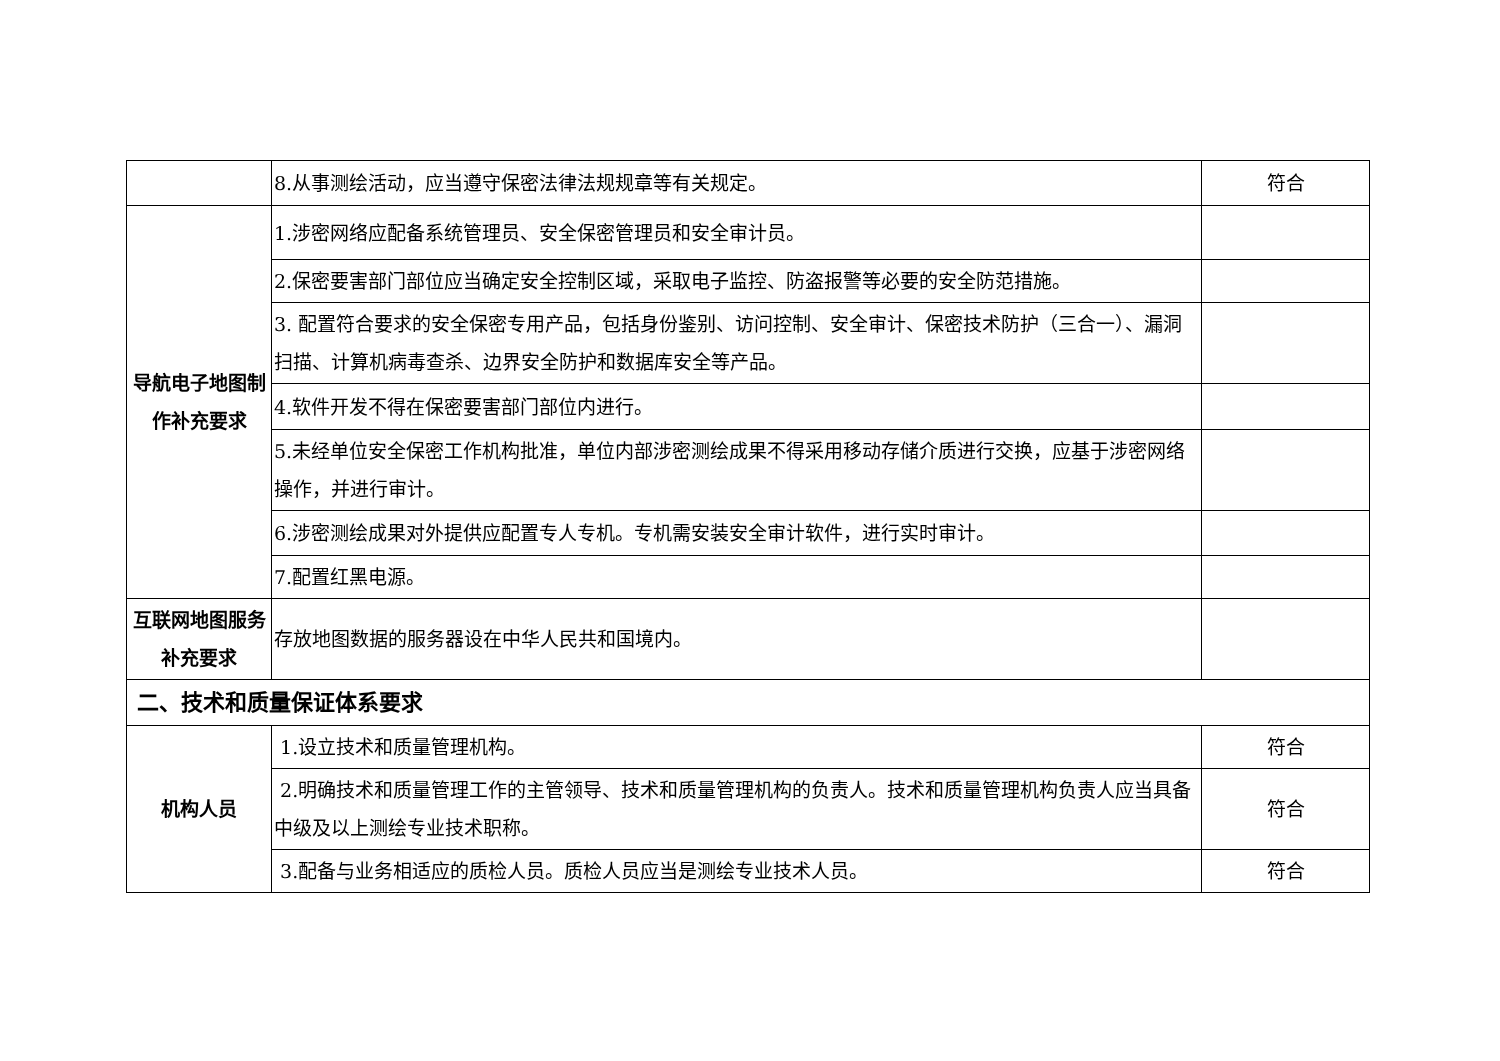| | 8.从事测绘活动，应当遵守保密法律法规规章等有关规定。 | 符合 |
| 导航电子地图制作补充要求 | 1.涉密网络应配备系统管理员、安全保密管理员和安全审计员。 | |
| | 2.保密要害部门部位应当确定安全控制区域，采取电子监控、防盗报警等必要的安全防范措施。 | |
| | 3. 配置符合要求的安全保密专用产品，包括身份鉴别、访问控制、安全审计、保密技术防护（三合一）、漏洞扫描、计算机病毒查杀、边界安全防护和数据库安全等产品。 | |
| | 4.软件开发不得在保密要害部门部位内进行。 | |
| | 5.未经单位安全保密工作机构批准，单位内部涉密测绘成果不得采用移动存储介质进行交换，应基于涉密网络操作，并进行审计。 | |
| | 6.涉密测绘成果对外提供应配置专人专机。专机需安装安全审计软件，进行实时审计。 | |
| | 7.配置红黑电源。 | |
| 互联网地图服务补充要求 | 存放地图数据的服务器设在中华人民共和国境内。 | |
| 二、技术和质量保证体系要求 | | |
| 机构人员 | 1.设立技术和质量管理机构。 | 符合 |
| | 2.明确技术和质量管理工作的主管领导、技术和质量管理机构的负责人。技术和质量管理机构负责人应当具备中级及以上测绘专业技术职称。 | 符合 |
| | 3.配备与业务相适应的质检人员。质检人员应当是测绘专业技术人员。 | 符合 |